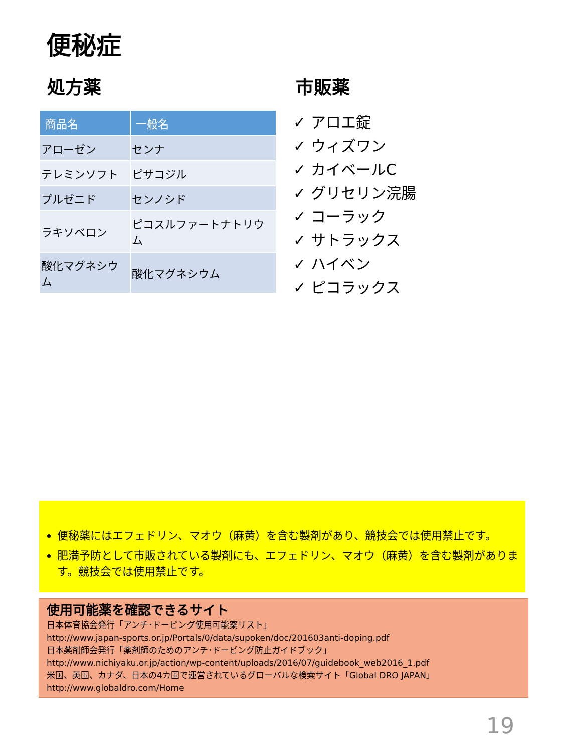便秘症
処方薬
| 商品名 | 一般名 |
| --- | --- |
| アローゼン | センナ |
| テレミンソフト | ピサコジル |
| プルゼニド | センノシド |
| ラキソベロン | ピコスルファートナトリウム |
| 酸化マグネシウム | 酸化マグネシウム |
市販薬
✓ アロエ錠
✓ ウィズワン
✓ カイベールC
✓ グリセリン浣腸
✓ コーラック
✓ サトラックス
✓ ハイベン
✓ ピコラックス
便秘薬にはエフェドリン、マオウ（麻黄）を含む製剤があり、競技会では使用禁止です。
肥満予防として市販されている製剤にも、エフェドリン、マオウ（麻黄）を含む製剤があります。競技会では使用禁止です。
使用可能薬を確認できるサイト
日本体育協会発行「アンチ･ドーピング使用可能薬リスト」
http://www.japan-sports.or.jp/Portals/0/data/supoken/doc/201603anti-doping.pdf
日本薬剤師会発行「薬剤師のためのアンチ･ドーピング防止ガイドブック」
http://www.nichiyaku.or.jp/action/wp-content/uploads/2016/07/guidebook_web2016_1.pdf
米国、英国、カナダ、日本の4カ国で運営されているグローバルな検索サイト「Global DRO JAPAN」
http://www.globaldro.com/Home
19